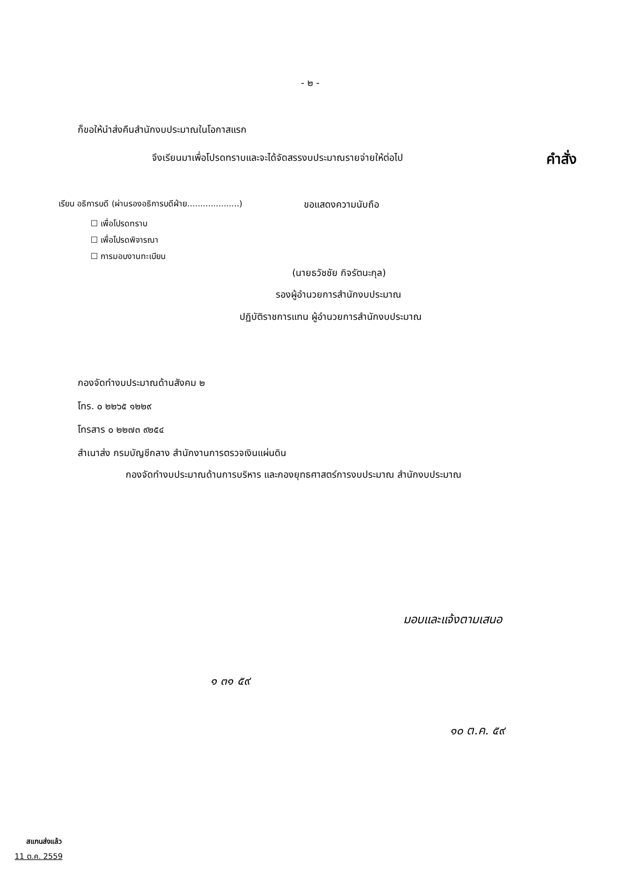- ๒ -
ก็ขอให้นำส่งคืนสำนักงบประมาณในโอกาสแรก
จึงเรียนมาเพื่อโปรดทราบและจะได้จัดสรรงบประมาณรายจ่ายให้ต่อไป คำสั่ง
เรียน อธิการบดี (ผ่านรองอธิการบดีฝ่าย....................) ขอแสดงความนับถือ
☐ เพื่อโปรดทราบ
☐ เพื่อโปรดพิจารณา
☐ การมอบงานทะเบียน
(นายธวัชชัย กิจรัตนะกุล)
รองผู้อำนวยการสำนักงบประมาณ
ปฏิบัติราชการแทน ผู้อำนวยการสำนักงบประมาณ
กองจัดทำงบประมาณด้านสังคม ๒
โทร. ๐ ๒๒๖๕ ๑๒๒๙
โทรสาร ๐ ๒๒๗๓ ๙๒๕๔
สำเนาส่ง กรมบัญชีกลาง สำนักงานการตรวจเงินแผ่นดิน
กองจัดทำงบประมาณด้านการบริหาร และกองยุทธศาสตร์การงบประมาณ สำนักงบประมาณ
มอบและแจ้งตามเสนอ
๑ ๓๑ ๕๙
๑๐ ต.ค. ๕๙
สแกนส่งแล้ว
11 ต.ค. 2559